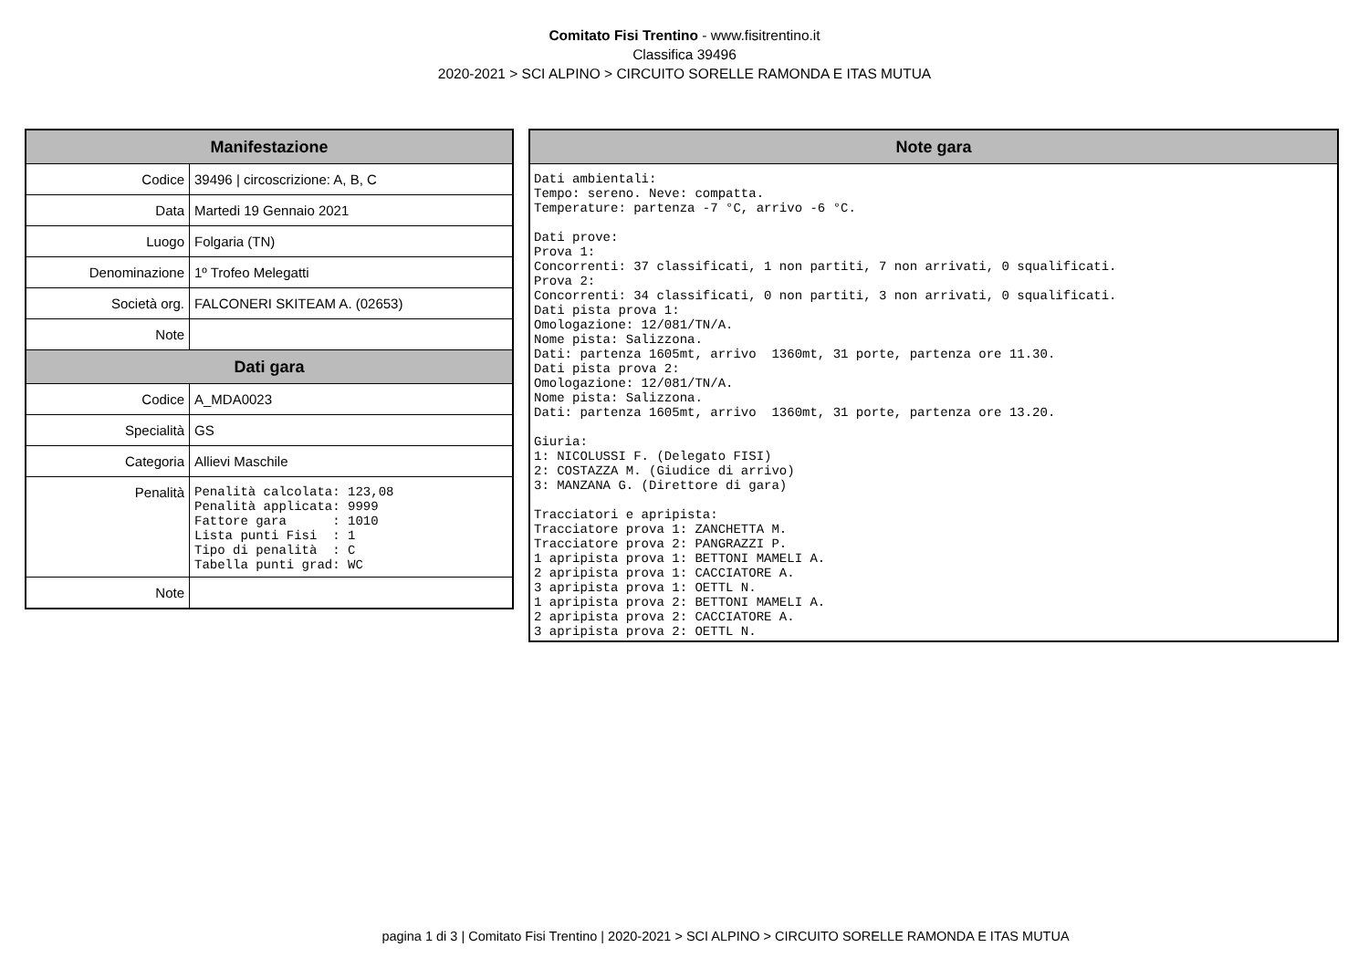Comitato Fisi Trentino - www.fisitrentino.it
Classifica 39496
2020-2021 > SCI ALPINO > CIRCUITO SORELLE RAMONDA E ITAS MUTUA
| Manifestazione | |
| --- | --- |
| Codice | 39496 / circoscrizione: A, B, C |
| Data | Martedi 19 Gennaio 2021 |
| Luogo | Folgaria (TN) |
| Denominazione | 1º Trofeo Melegatti |
| Società org. | FALCONERI SKITEAM A. (02653) |
| Note | |
| Dati gara | |
| Codice | A_MDA0023 |
| Specialità | GS |
| Categoria | Allievi Maschile |
| Penalità | Penalità calcolata: 123,08 Penalità applicata: 9999 Fattore gara : 1010 Lista punti Fisi : 1 Tipo di penalità : C Tabella punti grad: WC |
| Note | |
| Note gara |
| --- |
| Dati ambientali: Tempo: sereno. Neve: compatta. Temperature: partenza -7 °C, arrivo -6 °C. Dati prove: Prova 1: Concorrenti: 37 classificati, 1 non partiti, 7 non arrivati, 0 squalificati. Prova 2: Concorrenti: 34 classificati, 0 non partiti, 3 non arrivati, 0 squalificati. Dati pista prova 1: Omologazione: 12/081/TN/A. Nome pista: Salizzona. Dati: partenza 1605mt, arrivo 1360mt, 31 porte, partenza ore 11.30. Dati pista prova 2: Omologazione: 12/081/TN/A. Nome pista: Salizzona. Dati: partenza 1605mt, arrivo 1360mt, 31 porte, partenza ore 13.20. Giuria: 1: NICOLUSSI F. (Delegato FISI) 2: COSTAZZA M. (Giudice di arrivo) 3: MANZANA G. (Direttore di gara) Tracciatori e apripista: Tracciatore prova 1: ZANCHETTA M. Tracciatore prova 2: PANGRAZZI P. 1 apripista prova 1: BETTONI MAMELI A. 2 apripista prova 1: CACCIATORE A. 3 apripista prova 1: OETTL N. 1 apripista prova 2: BETTONI MAMELI A. 2 apripista prova 2: CACCIATORE A. 3 apripista prova 2: OETTL N. |
pagina 1 di 3 | Comitato Fisi Trentino | 2020-2021 > SCI ALPINO > CIRCUITO SORELLE RAMONDA E ITAS MUTUA